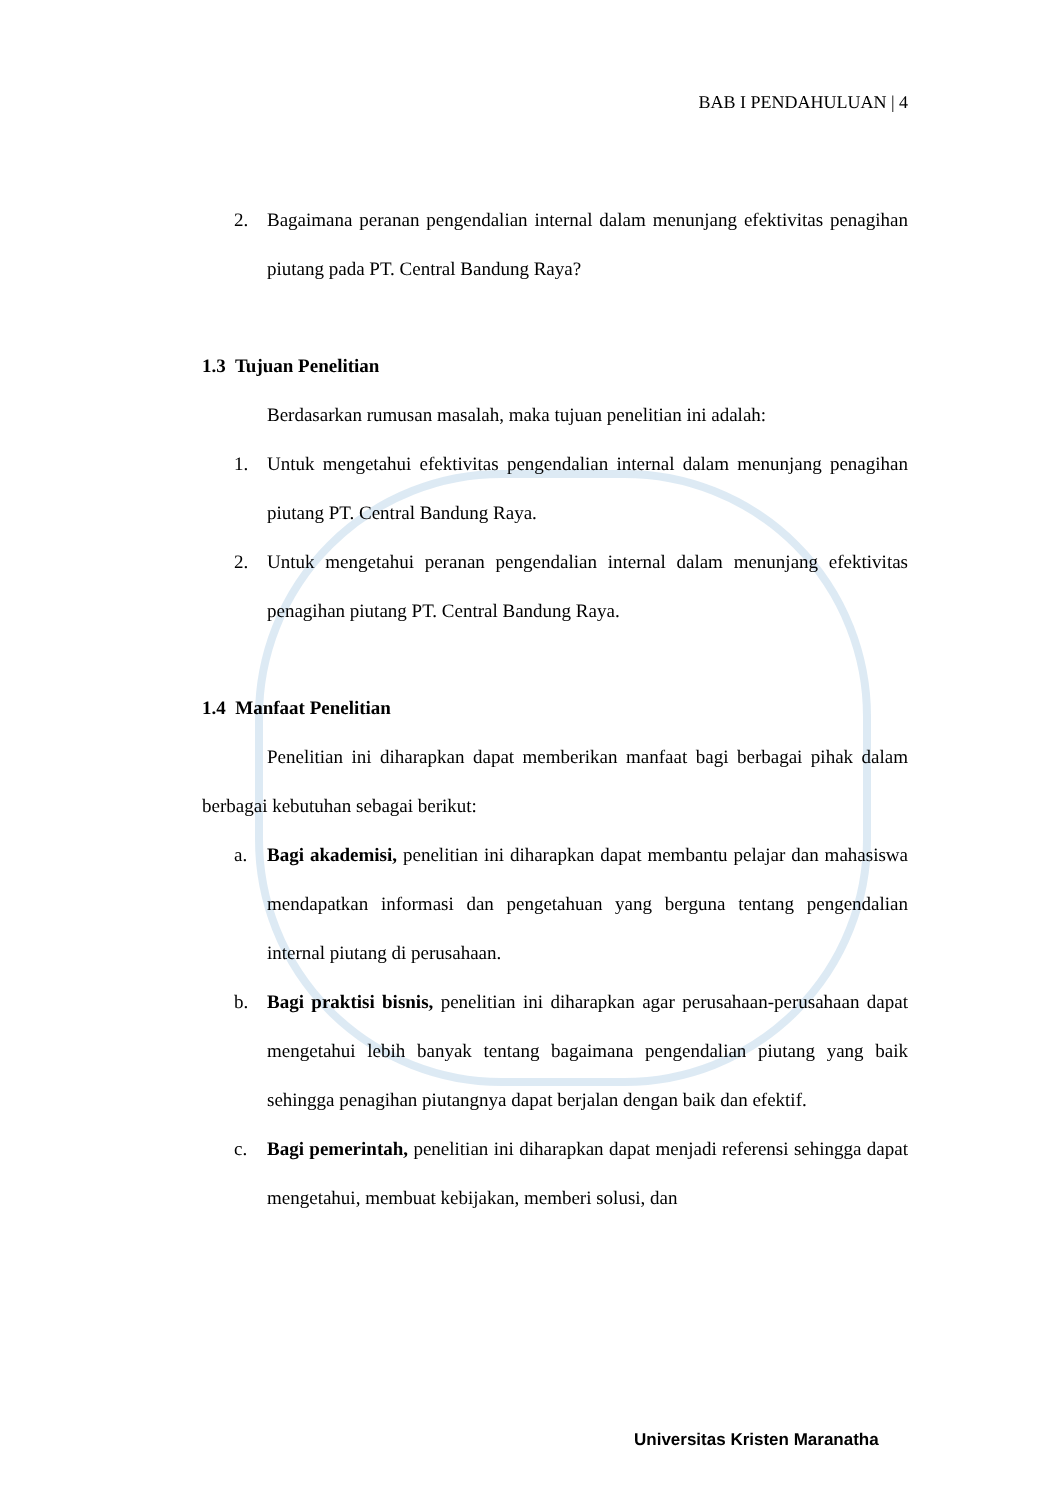BAB I PENDAHULUAN | 4
2. Bagaimana peranan pengendalian internal dalam menunjang efektivitas penagihan piutang pada PT. Central Bandung Raya?
1.3 Tujuan Penelitian
Berdasarkan rumusan masalah, maka tujuan penelitian ini adalah:
1. Untuk mengetahui efektivitas pengendalian internal dalam menunjang penagihan piutang PT. Central Bandung Raya.
2. Untuk mengetahui peranan pengendalian internal dalam menunjang efektivitas penagihan piutang PT. Central Bandung Raya.
1.4 Manfaat Penelitian
Penelitian ini diharapkan dapat memberikan manfaat bagi berbagai pihak dalam berbagai kebutuhan sebagai berikut:
a. Bagi akademisi, penelitian ini diharapkan dapat membantu pelajar dan mahasiswa mendapatkan informasi dan pengetahuan yang berguna tentang pengendalian internal piutang di perusahaan.
b. Bagi praktisi bisnis, penelitian ini diharapkan agar perusahaan-perusahaan dapat mengetahui lebih banyak tentang bagaimana pengendalian piutang yang baik sehingga penagihan piutangnya dapat berjalan dengan baik dan efektif.
c. Bagi pemerintah, penelitian ini diharapkan dapat menjadi referensi sehingga dapat mengetahui, membuat kebijakan, memberi solusi, dan
Universitas Kristen Maranatha